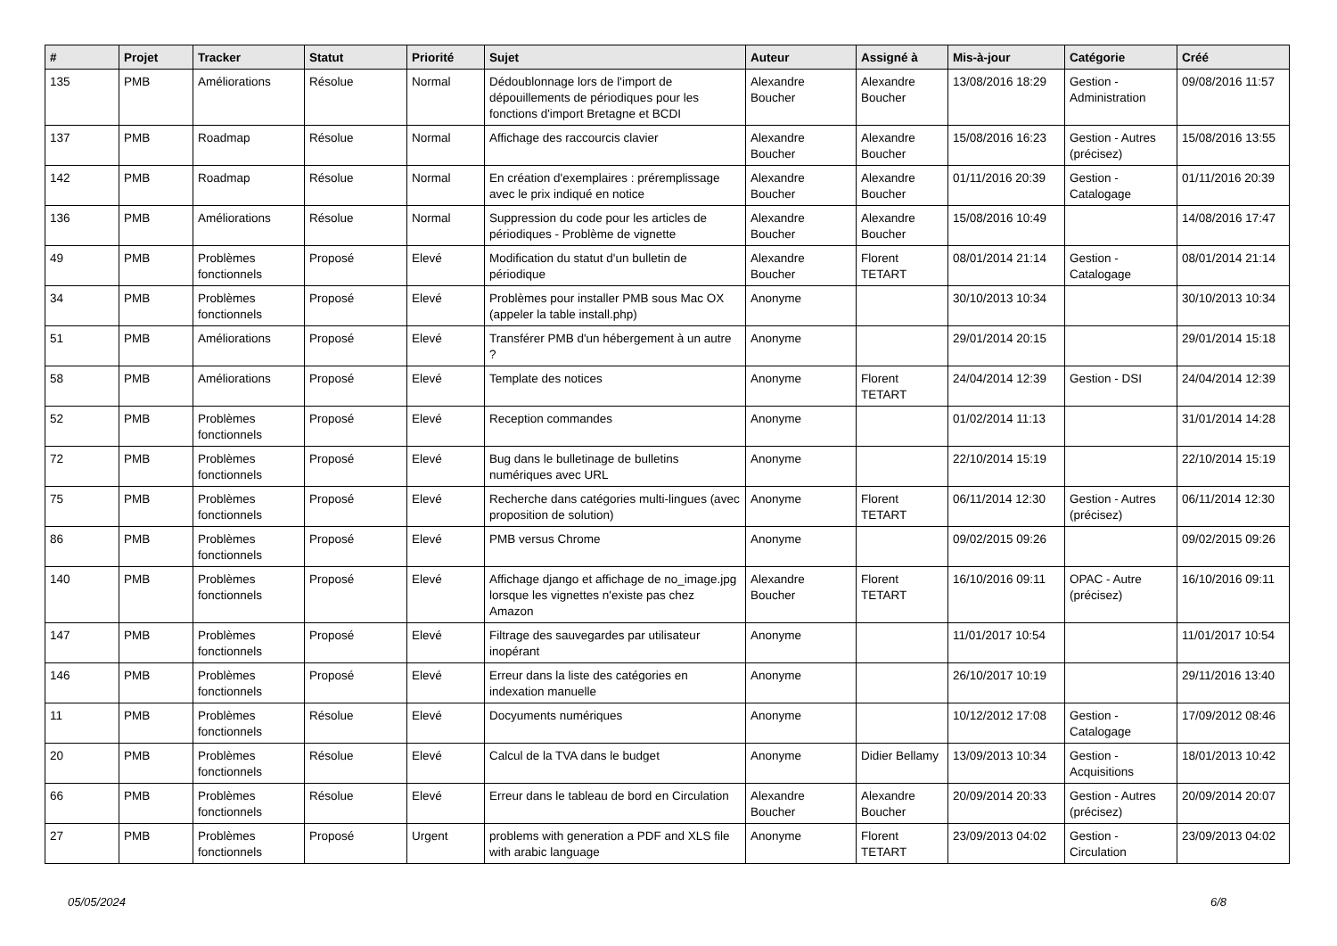| # | Projet | Tracker | Statut | Priorité | Sujet | Auteur | Assigné à | Mis-à-jour | Catégorie | Créé |
| --- | --- | --- | --- | --- | --- | --- | --- | --- | --- | --- |
| 135 | PMB | Améliorations | Résolue | Normal | Dédoublonnage lors de l'import de dépouillements de périodiques pour les fonctions d'import Bretagne et BCDI | Alexandre Boucher | Alexandre Boucher | 13/08/2016 18:29 | Gestion - Administration | 09/08/2016 11:57 |
| 137 | PMB | Roadmap | Résolue | Normal | Affichage des raccourcis clavier | Alexandre Boucher | Alexandre Boucher | 15/08/2016 16:23 | Gestion - Autres (précisez) | 15/08/2016 13:55 |
| 142 | PMB | Roadmap | Résolue | Normal | En création d'exemplaires : préremplissage avec le prix indiqué en notice | Alexandre Boucher | Alexandre Boucher | 01/11/2016 20:39 | Gestion - Catalogage | 01/11/2016 20:39 |
| 136 | PMB | Améliorations | Résolue | Normal | Suppression du code pour les articles de périodiques - Problème de vignette | Alexandre Boucher | Alexandre Boucher | 15/08/2016 10:49 | | 14/08/2016 17:47 |
| 49 | PMB | Problèmes fonctionnels | Proposé | Elevé | Modification du statut d'un bulletin de périodique | Alexandre Boucher | Florent TETART | 08/01/2014 21:14 | Gestion - Catalogage | 08/01/2014 21:14 |
| 34 | PMB | Problèmes fonctionnels | Proposé | Elevé | Problèmes pour installer PMB sous Mac OX (appeler la table install.php) | Anonyme | | 30/10/2013 10:34 | | 30/10/2013 10:34 |
| 51 | PMB | Améliorations | Proposé | Elevé | Transférer PMB d'un hébergement à un autre ? | Anonyme | | 29/01/2014 20:15 | | 29/01/2014 15:18 |
| 58 | PMB | Améliorations | Proposé | Elevé | Template des notices | Anonyme | Florent TETART | 24/04/2014 12:39 | Gestion - DSI | 24/04/2014 12:39 |
| 52 | PMB | Problèmes fonctionnels | Proposé | Elevé | Reception commandes | Anonyme | | 01/02/2014 11:13 | | 31/01/2014 14:28 |
| 72 | PMB | Problèmes fonctionnels | Proposé | Elevé | Bug dans le bulletinage de bulletins numériques avec URL | Anonyme | | 22/10/2014 15:19 | | 22/10/2014 15:19 |
| 75 | PMB | Problèmes fonctionnels | Proposé | Elevé | Recherche dans catégories multi-lingues (avec proposition de solution) | Anonyme | Florent TETART | 06/11/2014 12:30 | Gestion - Autres (précisez) | 06/11/2014 12:30 |
| 86 | PMB | Problèmes fonctionnels | Proposé | Elevé | PMB versus Chrome | Anonyme | | 09/02/2015 09:26 | | 09/02/2015 09:26 |
| 140 | PMB | Problèmes fonctionnels | Proposé | Elevé | Affichage django et affichage de no_image.jpg lorsque les vignettes n'existe pas chez Amazon | Alexandre Boucher | Florent TETART | 16/10/2016 09:11 | OPAC - Autre (précisez) | 16/10/2016 09:11 |
| 147 | PMB | Problèmes fonctionnels | Proposé | Elevé | Filtrage des sauvegardes par utilisateur inopérant | Anonyme | | 11/01/2017 10:54 | | 11/01/2017 10:54 |
| 146 | PMB | Problèmes fonctionnels | Proposé | Elevé | Erreur dans la liste des catégories en indexation manuelle | Anonyme | | 26/10/2017 10:19 | | 29/11/2016 13:40 |
| 11 | PMB | Problèmes fonctionnels | Résolue | Elevé | Docyuments numériques | Anonyme | | 10/12/2012 17:08 | Gestion - Catalogage | 17/09/2012 08:46 |
| 20 | PMB | Problèmes fonctionnels | Résolue | Elevé | Calcul de la TVA dans le budget | Anonyme | Didier Bellamy | 13/09/2013 10:34 | Gestion - Acquisitions | 18/01/2013 10:42 |
| 66 | PMB | Problèmes fonctionnels | Résolue | Elevé | Erreur dans le tableau de bord en Circulation | Alexandre Boucher | Alexandre Boucher | 20/09/2014 20:33 | Gestion - Autres (précisez) | 20/09/2014 20:07 |
| 27 | PMB | Problèmes fonctionnels | Proposé | Urgent | problems with generation a PDF and XLS file with arabic language | Anonyme | Florent TETART | 23/09/2013 04:02 | Gestion - Circulation | 23/09/2013 04:02 |
05/05/2024 6/8